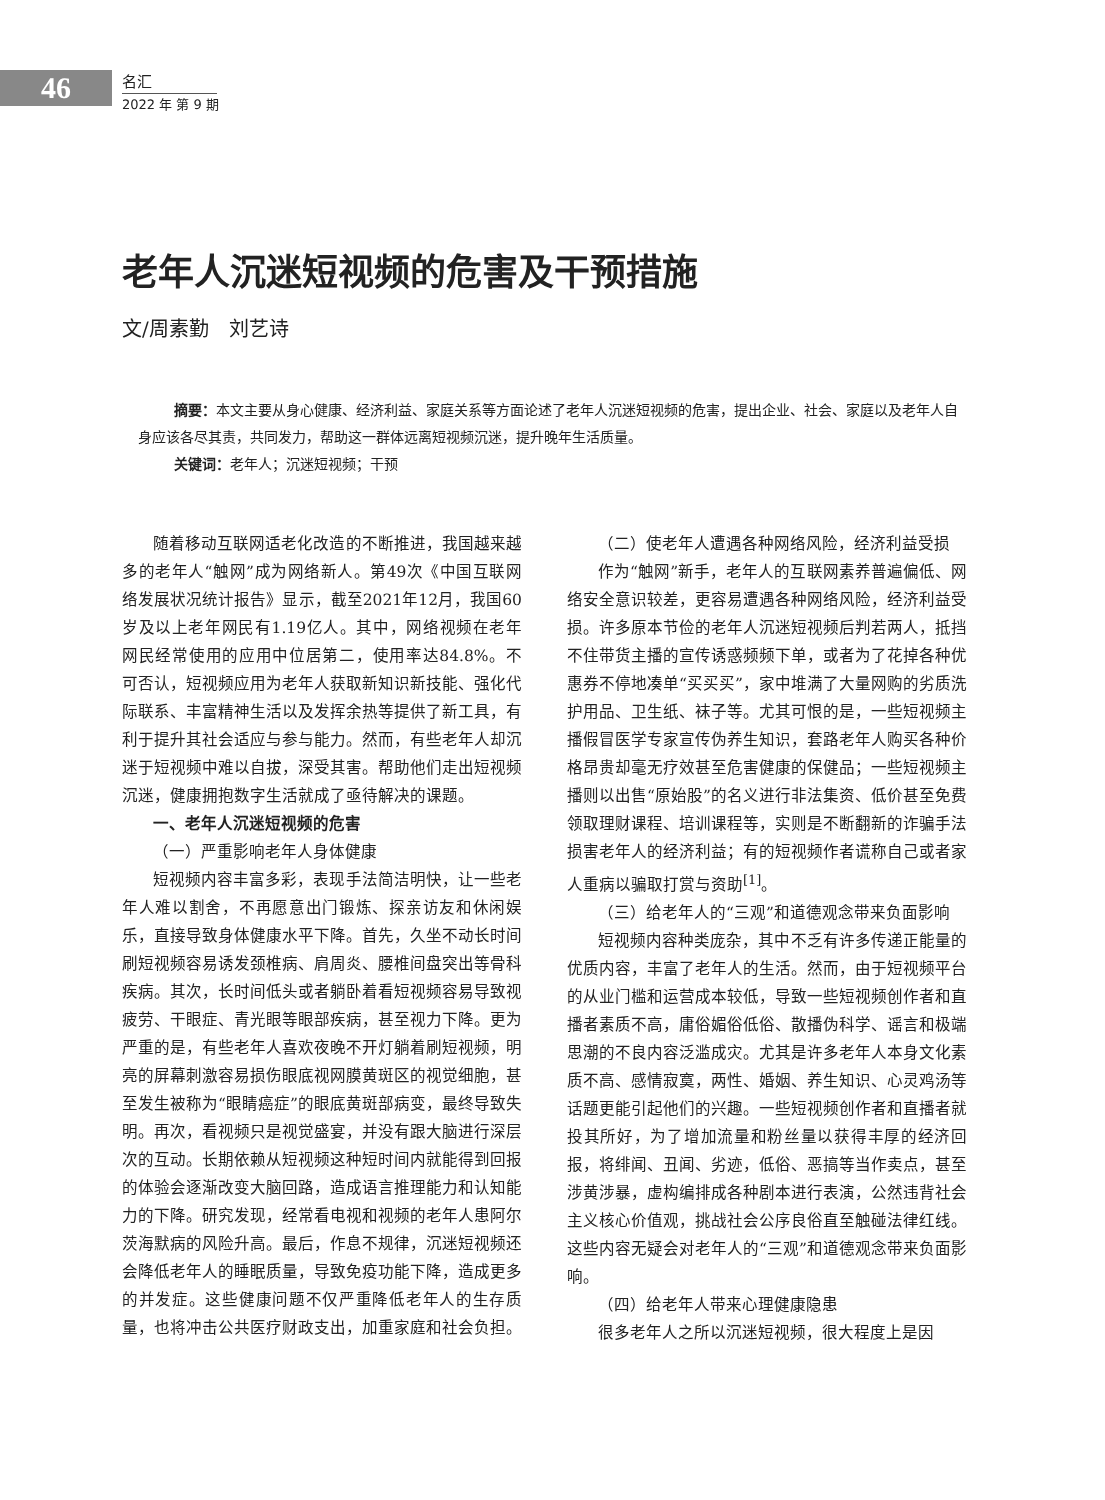46
名汇
2022 年 第 9 期
老年人沉迷短视频的危害及干预措施
文/周素勤　刘艺诗
摘要：本文主要从身心健康、经济利益、家庭关系等方面论述了老年人沉迷短视频的危害，提出企业、社会、家庭以及老年人自身应该各尽其责，共同发力，帮助这一群体远离短视频沉迷，提升晚年生活质量。
关键词：老年人；沉迷短视频；干预
随着移动互联网适老化改造的不断推进，我国越来越多的老年人“触网”成为网络新人。第49次《中国互联网络发展状况统计报告》显示，截至2021年12月，我国60岁及以上老年网民有1.19亿人。其中，网络视频在老年网民经常使用的应用中位居第二，使用率达84.8%。不可否认，短视频应用为老年人获取新知识新技能、强化代际联系、丰富精神生活以及发挥余热等提供了新工具，有利于提升其社会适应与参与能力。然而，有些老年人却沉迷于短视频中难以自拔，深受其害。帮助他们走出短视频沉迷，健康拥抱数字生活就成了亟待解决的课题。
一、老年人沉迷短视频的危害
（一）严重影响老年人身体健康
短视频内容丰富多彩，表现手法简洁明快，让一些老年人难以割舍，不再愿意出门锻炼、探亲访友和休闲娱乐，直接导致身体健康水平下降。首先，久坐不动长时间刷短视频容易诱发颈椎病、肩周炎、腰椎间盘突出等骨科疾病。其次，长时间低头或者躺卧着看短视频容易导致视疲劳、干眼症、青光眼等眼部疾病，甚至视力下降。更为严重的是，有些老年人喜欢夜晚不开灯躺着刷短视频，明亮的屏幕刺激容易损伤眼底视网膜黄斑区的视觉细胞，甚至发生被称为“眼睛癌症”的眼底黄斑部病变，最终导致失明。再次，看视频只是视觉盛宴，并没有跟大脑进行深层次的互动。长期依赖从短视频这种短时间内就能得到回报的体验会逐渐改变大脑回路，造成语言推理能力和认知能力的下降。研究发现，经常看电视和视频的老年人患阿尔茨海默病的风险升高。最后，作息不规律，沉迷短视频还会降低老年人的睡眠质量，导致免疫功能下降，造成更多的并发症。这些健康问题不仅严重降低老年人的生存质量，也将冲击公共医疗财政支出，加重家庭和社会负担。
（二）使老年人遭遇各种网络风险，经济利益受损
作为“触网”新手，老年人的互联网素养普遍偏低、网络安全意识较差，更容易遭遇各种网络风险，经济利益受损。许多原本节俭的老年人沉迷短视频后判若两人，抵挡不住带货主播的宣传诱惑频频下单，或者为了花掉各种优惠券不停地凑单“买买买”，家中堆满了大量网购的劣质洗护用品、卫生纸、袜子等。尤其可恨的是，一些短视频主播假冒医学专家宣传伪养生知识，套路老年人购买各种价格昂贵却毫无疗效甚至危害健康的保健品；一些短视频主播则以出售“原始股”的名义进行非法集资、低价甚至免费领取理财课程、培训课程等，实则是不断翻新的诈骗手法损害老年人的经济利益；有的短视频作者谎称自己或者家人重病以骗取打赏与资助<sup>[1]</sup>。
（三）给老年人的“三观”和道德观念带来负面影响
短视频内容种类庞杂，其中不乏有许多传递正能量的优质内容，丰富了老年人的生活。然而，由于短视频平台的从业门槛和运营成本较低，导致一些短视频创作者和直播者素质不高，庸俗媚俗低俗、散播伪科学、谣言和极端思潮的不良内容泛滥成灾。尤其是许多老年人本身文化素质不高、感情寂寞，两性、婚姻、养生知识、心灵鸡汤等话题更能引起他们的兴趣。一些短视频创作者和直播者就投其所好，为了增加流量和粉丝量以获得丰厚的经济回报，将绯闻、丑闻、劣迹，低俗、恶搞等当作卖点，甚至涉黄涉暴，虚构编排成各种剧本进行表演，公然违背社会主义核心价值观，挑战社会公序良俗直至触碰法律红线。这些内容无疑会对老年人的“三观”和道德观念带来负面影响。
（四）给老年人带来心理健康隐患
很多老年人之所以沉迷短视频，很大程度上是因